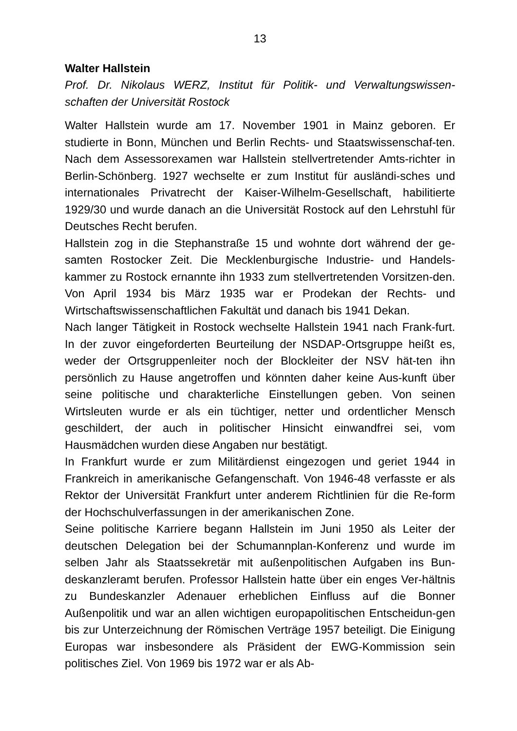13
Walter Hallstein
Prof. Dr. Nikolaus WERZ, Institut für Politik- und Verwaltungswissen-schaften der Universität Rostock
Walter Hallstein wurde am 17. November 1901 in Mainz geboren. Er studierte in Bonn, München und Berlin Rechts- und Staatswissenschaf-ten. Nach dem Assessorexamen war Hallstein stellvertretender Amts-richter in Berlin-Schönberg. 1927 wechselte er zum Institut für ausländi-sches und internationales Privatrecht der Kaiser-Wilhelm-Gesellschaft, habilitierte 1929/30 und wurde danach an die Universität Rostock auf den Lehrstuhl für Deutsches Recht berufen.
Hallstein zog in die Stephanstraße 15 und wohnte dort während der ge-samten Rostocker Zeit. Die Mecklenburgische Industrie- und Handels-kammer zu Rostock ernannte ihn 1933 zum stellvertretenden Vorsitzen-den. Von April 1934 bis März 1935 war er Prodekan der Rechts- und Wirtschaftswissenschaftlichen Fakultät und danach bis 1941 Dekan.
Nach langer Tätigkeit in Rostock wechselte Hallstein 1941 nach Frank-furt. In der zuvor eingeforderten Beurteilung der NSDAP-Ortsgruppe heißt es, weder der Ortsgruppenleiter noch der Blockleiter der NSV hät-ten ihn persönlich zu Hause angetroffen und könnten daher keine Aus-kunft über seine politische und charakterliche Einstellungen geben. Von seinen Wirtsleuten wurde er als ein tüchtiger, netter und ordentlicher Mensch geschildert, der auch in politischer Hinsicht einwandfrei sei, vom Hausmädchen wurden diese Angaben nur bestätigt.
In Frankfurt wurde er zum Militärdienst eingezogen und geriet 1944 in Frankreich in amerikanische Gefangenschaft. Von 1946-48 verfasste er als Rektor der Universität Frankfurt unter anderem Richtlinien für die Re-form der Hochschulverfassungen in der amerikanischen Zone.
Seine politische Karriere begann Hallstein im Juni 1950 als Leiter der deutschen Delegation bei der Schumannplan-Konferenz und wurde im selben Jahr als Staatssekretär mit außenpolitischen Aufgaben ins Bun-deskanzleramt berufen. Professor Hallstein hatte über ein enges Ver-hältnis zu Bundeskanzler Adenauer erheblichen Einfluss auf die Bonner Außenpolitik und war an allen wichtigen europapolitischen Entscheidun-gen bis zur Unterzeichnung der Römischen Verträge 1957 beteiligt. Die Einigung Europas war insbesondere als Präsident der EWG-Kommission sein politisches Ziel. Von 1969 bis 1972 war er als Ab-